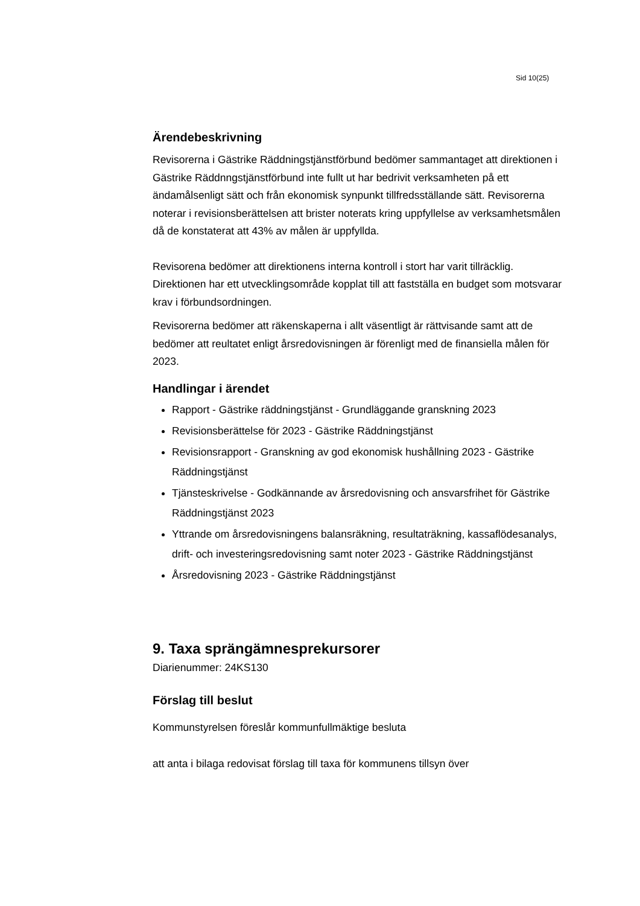Sid 10(25)
Ärendebeskrivning
Revisorerna i Gästrike Räddningstjänstförbund bedömer sammantaget att direktionen i Gästrike Räddnngstjänstförbund inte fullt ut har bedrivit verksamheten på ett ändamålsenligt sätt och från ekonomisk synpunkt tillfredsställande sätt. Revisorerna noterar i revisionsberättelsen att brister noterats kring uppfyllelse av verksamhetsmålen då de konstaterat att 43% av målen är uppfyllda.
Revisorena bedömer att direktionens interna kontroll i stort har varit tillräcklig. Direktionen har ett utvecklingsområde kopplat till att fastställa en budget som motsvarar krav i förbundsordningen.
Revisorerna bedömer att räkenskaperna i allt väsentligt är rättvisande samt att de bedömer att reultatet enligt årsredovisningen är förenligt med de finansiella målen för 2023.
Handlingar i ärendet
Rapport - Gästrike räddningstjänst - Grundläggande granskning 2023
Revisionsberättelse för 2023 - Gästrike Räddningstjänst
Revisionsrapport - Granskning av god ekonomisk hushållning 2023 - Gästrike Räddningstjänst
Tjänsteskrivelse - Godkännande av årsredovisning och ansvarsfrihet för Gästrike Räddningstjänst 2023
Yttrande om årsredovisningens balansräkning, resultaträkning, kassaflödesanalys, drift- och investeringsredovisning samt noter 2023 - Gästrike Räddningstjänst
Årsredovisning 2023 - Gästrike Räddningstjänst
9. Taxa sprängämnesprekursorer
Diarienummer: 24KS130
Förslag till beslut
Kommunstyrelsen föreslår kommunfullmäktige besluta
att anta i bilaga redovisat förslag till taxa för kommunens tillsyn över